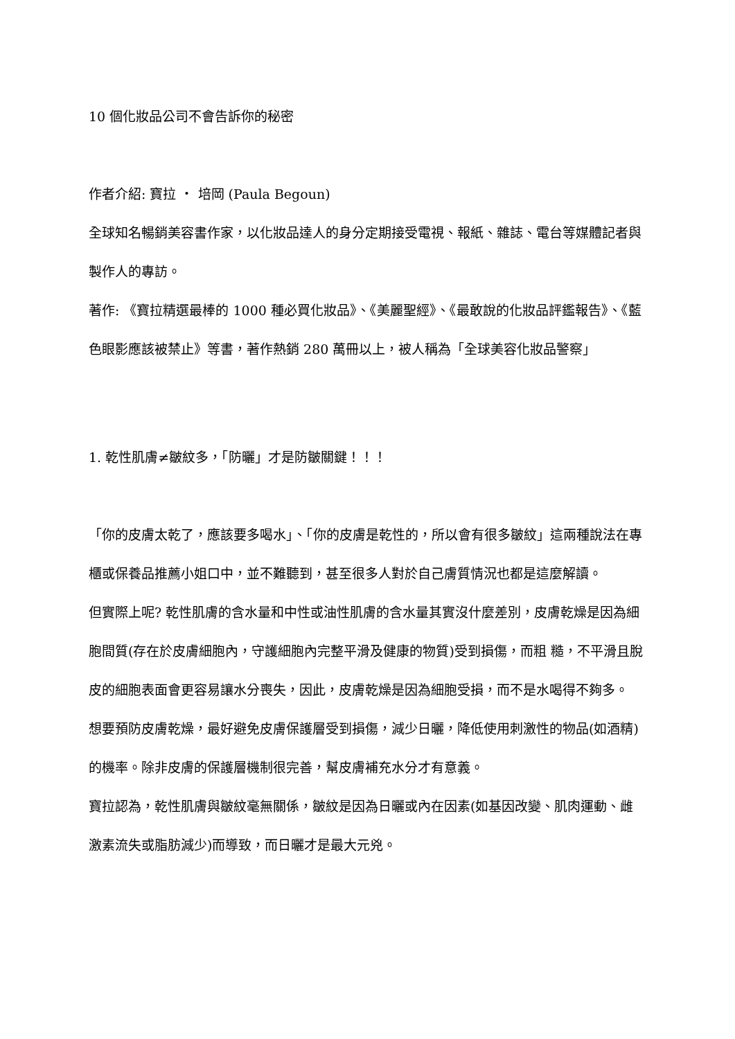10 個化妝品公司不會告訴你的秘密
作者介紹: 寶拉 ‧ 培岡 (Paula Begoun)
全球知名暢銷美容書作家，以化妝品達人的身分定期接受電視、報紙、雜誌、電台等媒體記者與製作人的專訪。
著作: 《寶拉精選最棒的 1000 種必買化妝品》、《美麗聖經》、《最敢說的化妝品評鑑報告》、《藍色眼影應該被禁止》等書，著作熱銷 280 萬冊以上，被人稱為「全球美容化妝品警察」
1. 乾性肌膚≠皺紋多，「防曬」才是防皺關鍵！！！
「你的皮膚太乾了，應該要多喝水」、「你的皮膚是乾性的，所以會有很多皺紋」這兩種說法在專櫃或保養品推薦小姐口中，並不難聽到，甚至很多人對於自己膚質情況也都是這麼解讀。
但實際上呢? 乾性肌膚的含水量和中性或油性肌膚的含水量其實沒什麼差別，皮膚乾燥是因為細胞間質(存在於皮膚細胞內，守護細胞內完整平滑及健康的物質)受到損傷，而粗 糙，不平滑且脫皮的細胞表面會更容易讓水分喪失，因此，皮膚乾燥是因為細胞受損，而不是水喝得不夠多。
想要預防皮膚乾燥，最好避免皮膚保護層受到損傷，減少日曬，降低使用刺激性的物品(如酒精)的機率。除非皮膚的保護層機制很完善，幫皮膚補充水分才有意義。
寶拉認為，乾性肌膚與皺紋毫無關係，皺紋是因為日曬或內在因素(如基因改變、肌肉運動、雌激素流失或脂肪減少)而導致，而日曬才是最大元兇。